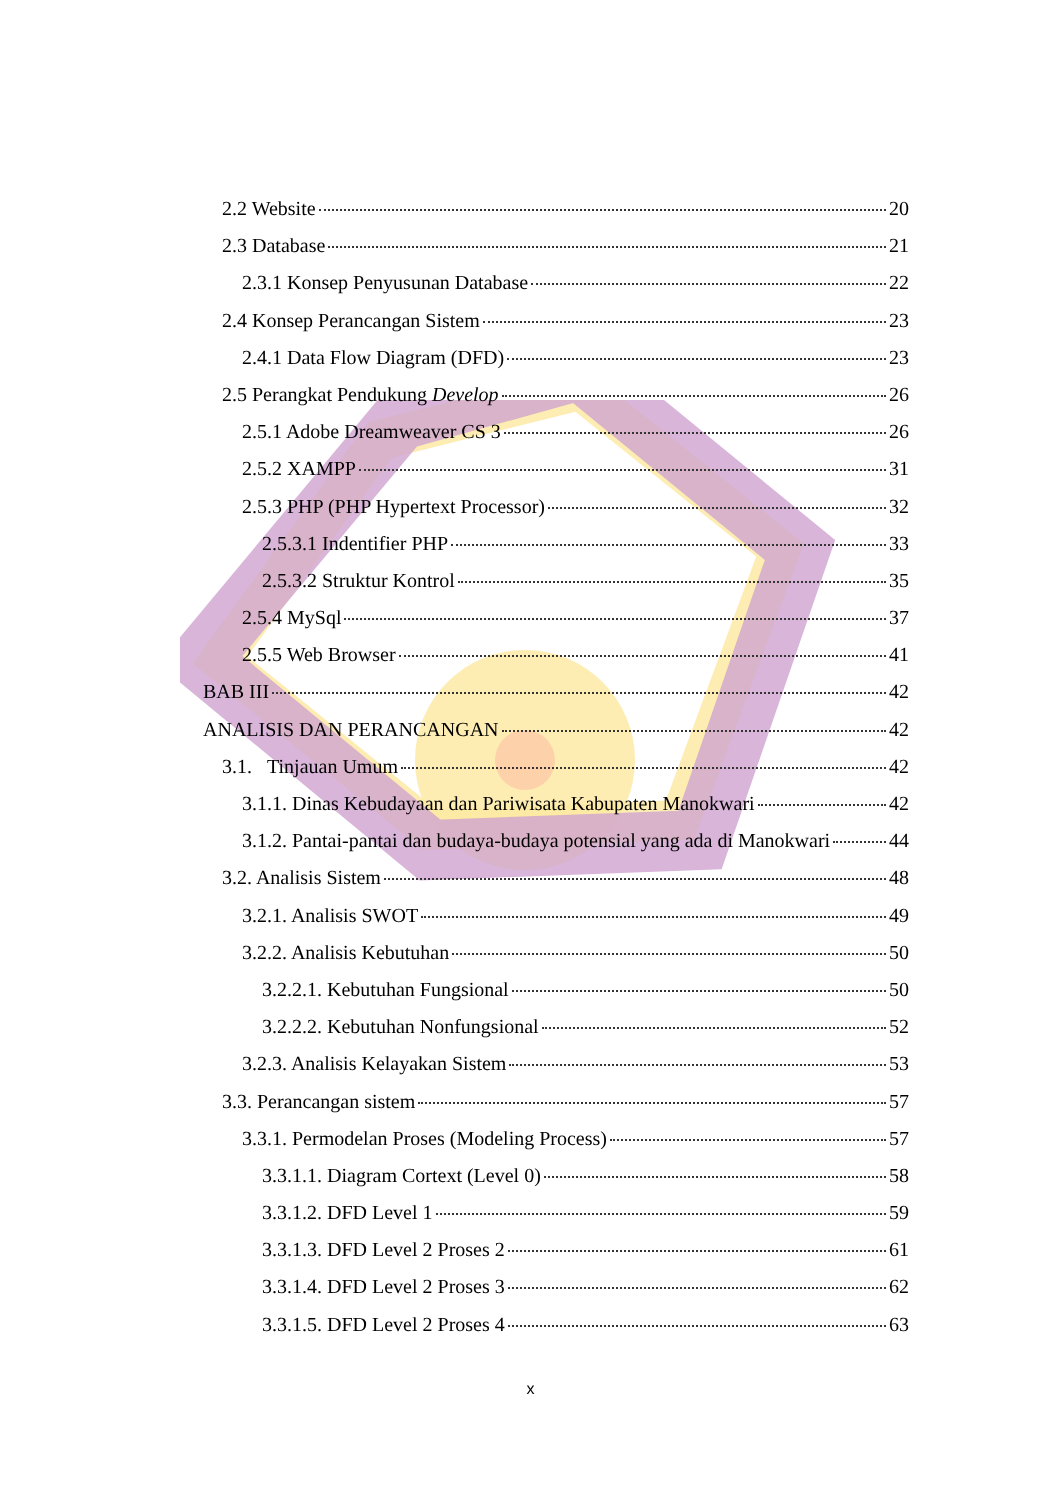2.2 Website 20
2.3 Database 21
2.3.1 Konsep Penyusunan Database 22
2.4 Konsep Perancangan Sistem 23
2.4.1 Data Flow Diagram (DFD) 23
2.5 Perangkat Pendukung Develop 26
2.5.1 Adobe Dreamweaver CS 3 26
2.5.2 XAMPP 31
2.5.3 PHP (PHP Hypertext Processor) 32
2.5.3.1 Indentifier PHP 33
2.5.3.2 Struktur Kontrol 35
2.5.4 MySql 37
2.5.5 Web Browser 41
BAB III 42
ANALISIS DAN PERANCANGAN 42
3.1. Tinjauan Umum 42
3.1.1. Dinas Kebudayaan dan Pariwisata Kabupaten Manokwari 42
3.1.2. Pantai-pantai dan budaya-budaya potensial yang ada di Manokwari 44
3.2. Analisis Sistem 48
3.2.1. Analisis SWOT 49
3.2.2. Analisis Kebutuhan 50
3.2.2.1. Kebutuhan Fungsional 50
3.2.2.2. Kebutuhan Nonfungsional 52
3.2.3. Analisis Kelayakan Sistem 53
3.3. Perancangan sistem 57
3.3.1. Permodelan Proses (Modeling Process) 57
3.3.1.1. Diagram Cortext (Level 0) 58
3.3.1.2. DFD Level 1 59
3.3.1.3. DFD Level 2 Proses 2 61
3.3.1.4. DFD Level 2 Proses 3 62
3.3.1.5. DFD Level 2 Proses 4 63
x